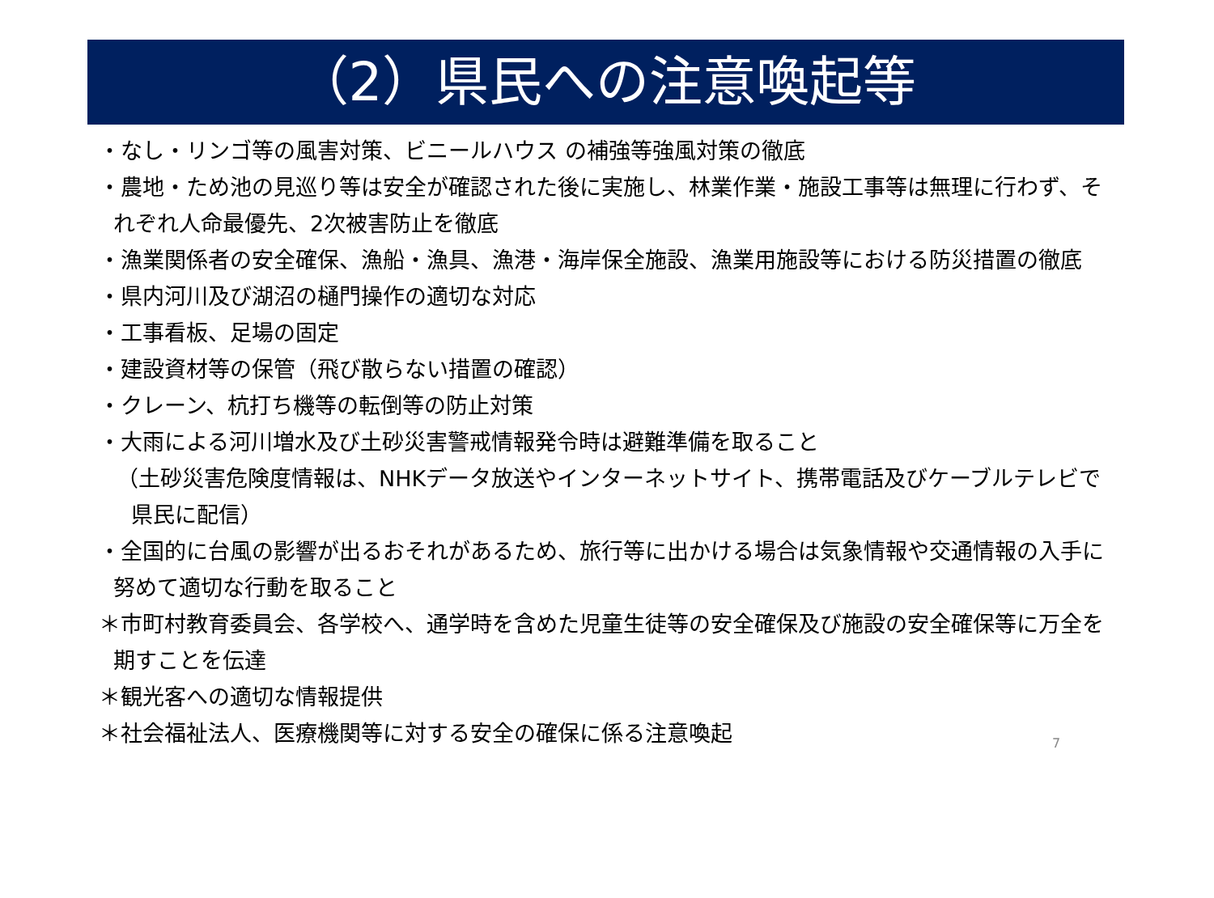（2）県民への注意喚起等
・なし・リンゴ等の風害対策、ビニールハウス の補強等強風対策の徹底
・農地・ため池の見巡り等は安全が確認された後に実施し、林業作業・施設工事等は無理に行わず、それぞれ人命最優先、2次被害防止を徹底
・漁業関係者の安全確保、漁船・漁具、漁港・海岸保全施設、漁業用施設等における防災措置の徹底
・県内河川及び湖沼の樋門操作の適切な対応
・工事看板、足場の固定
・建設資材等の保管（飛び散らない措置の確認）
・クレーン、杭打ち機等の転倒等の防止対策
・大雨による河川増水及び土砂災害警戒情報発令時は避難準備を取ること
（土砂災害危険度情報は、NHKデータ放送やインターネットサイト、携帯電話及びケーブルテレビで県民に配信）
・全国的に台風の影響が出るおそれがあるため、旅行等に出かける場合は気象情報や交通情報の入手に努めて適切な行動を取ること
＊市町村教育委員会、各学校へ、通学時を含めた児童生徒等の安全確保及び施設の安全確保等に万全を期すことを伝達
＊観光客への適切な情報提供
＊社会福祉法人、医療機関等に対する安全の確保に係る注意喚起
7